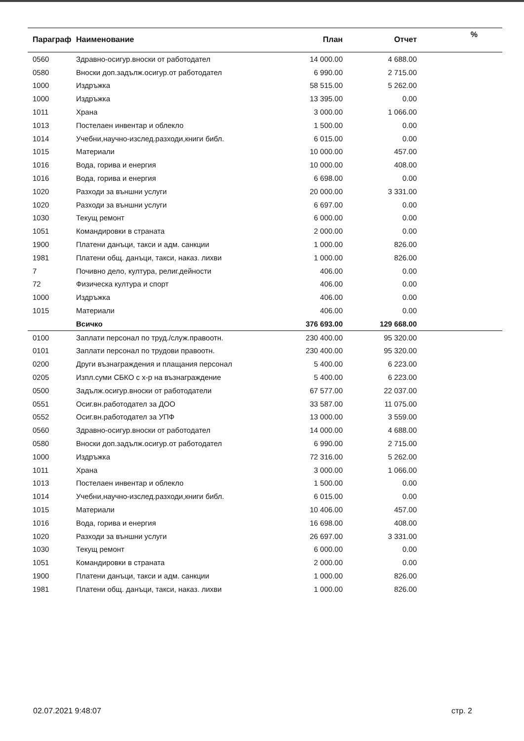| Параграф | Наименование | План | Отчет | % |
| --- | --- | --- | --- | --- |
| 0560 | Здравно-осигур.вноски от работодател | 14 000.00 | 4 688.00 | |
| 0580 | Вноски доп.задълж.осигур.от работодател | 6 990.00 | 2 715.00 | |
| 1000 | Издръжка | 58 515.00 | 5 262.00 | |
| 1000 | Издръжка | 13 395.00 | 0.00 | |
| 1011 | Храна | 3 000.00 | 1 066.00 | |
| 1013 | Постелаен инвентар и облекло | 1 500.00 | 0.00 | |
| 1014 | Учебни,научно-изслед.разходи,книги библ. | 6 015.00 | 0.00 | |
| 1015 | Материали | 10 000.00 | 457.00 | |
| 1016 | Вода, горива и енергия | 10 000.00 | 408.00 | |
| 1016 | Вода, горива и енергия | 6 698.00 | 0.00 | |
| 1020 | Разходи за външни услуги | 20 000.00 | 3 331.00 | |
| 1020 | Разходи за външни услуги | 6 697.00 | 0.00 | |
| 1030 | Текущ ремонт | 6 000.00 | 0.00 | |
| 1051 | Командировки в страната | 2 000.00 | 0.00 | |
| 1900 | Платени данъци, такси и адм. санкции | 1 000.00 | 826.00 | |
| 1981 | Платени общ. данъци, такси, наказ. лихви | 1 000.00 | 826.00 | |
| 7 | Почивно дело, култура, религ.дейности | 406.00 | 0.00 | |
| 72 | Физическа култура и спорт | 406.00 | 0.00 | |
| 1000 | Издръжка | 406.00 | 0.00 | |
| 1015 | Материали | 406.00 | 0.00 | |
| | Всичко | 376 693.00 | 129 668.00 | |
| 0100 | Заплати персонал по труд./служ.правоотн. | 230 400.00 | 95 320.00 | |
| 0101 | Заплати персонал по трудови правоотн. | 230 400.00 | 95 320.00 | |
| 0200 | Други възнаграждения и плащания персонал | 5 400.00 | 6 223.00 | |
| 0205 | Изпл.суми СБКО с х-р на възнаграждение | 5 400.00 | 6 223.00 | |
| 0500 | Задълж.осигур.вноски от работодатели | 67 577.00 | 22 037.00 | |
| 0551 | Осиг.вн.работодател за ДОО | 33 587.00 | 11 075.00 | |
| 0552 | Осиг.вн.работодател за УПФ | 13 000.00 | 3 559.00 | |
| 0560 | Здравно-осигур.вноски от работодател | 14 000.00 | 4 688.00 | |
| 0580 | Вноски доп.задълж.осигур.от работодател | 6 990.00 | 2 715.00 | |
| 1000 | Издръжка | 72 316.00 | 5 262.00 | |
| 1011 | Храна | 3 000.00 | 1 066.00 | |
| 1013 | Постелаен инвентар и облекло | 1 500.00 | 0.00 | |
| 1014 | Учебни,научно-изслед.разходи,книги библ. | 6 015.00 | 0.00 | |
| 1015 | Материали | 10 406.00 | 457.00 | |
| 1016 | Вода, горива и енергия | 16 698.00 | 408.00 | |
| 1020 | Разходи за външни услуги | 26 697.00 | 3 331.00 | |
| 1030 | Текущ ремонт | 6 000.00 | 0.00 | |
| 1051 | Командировки в страната | 2 000.00 | 0.00 | |
| 1900 | Платени данъци, такси и адм. санкции | 1 000.00 | 826.00 | |
| 1981 | Платени общ. данъци, такси, наказ. лихви | 1 000.00 | 826.00 | |
02.07.2021 9:48:07 стр. 2